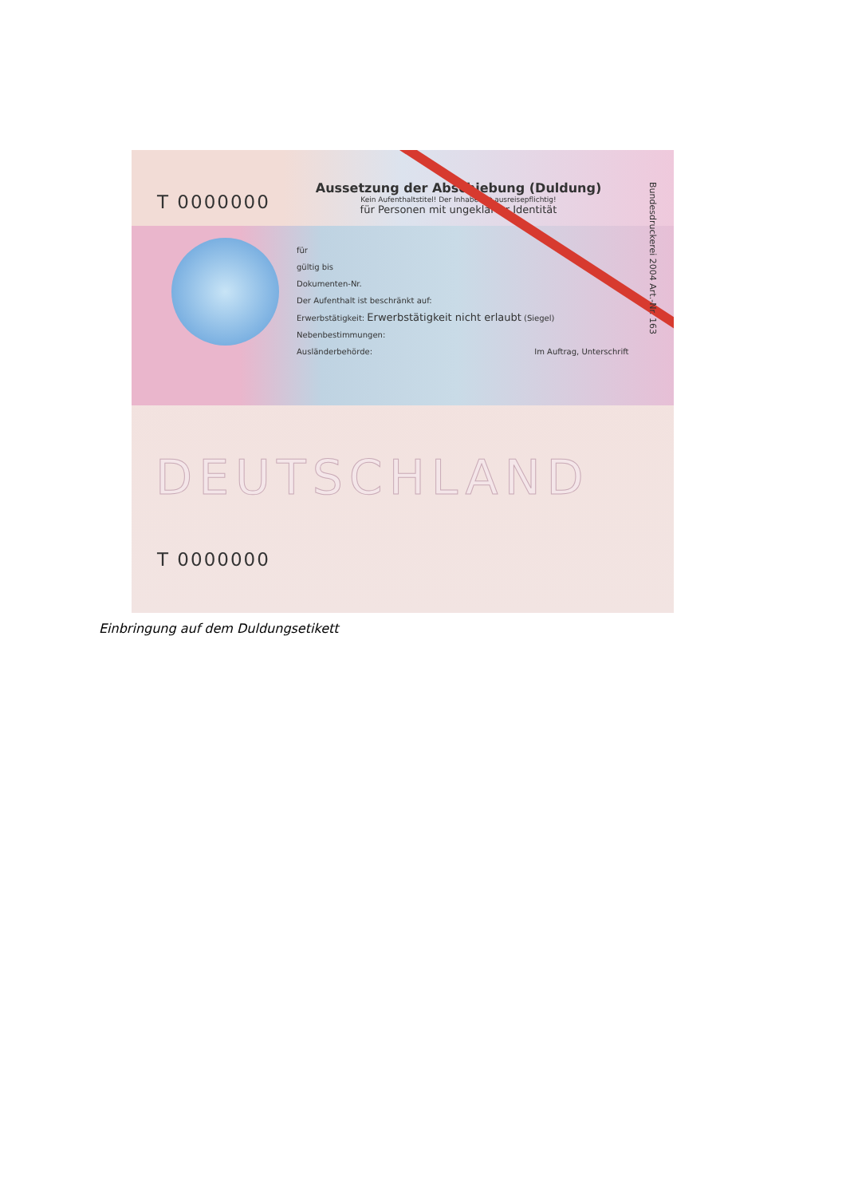T 0000000
Aussetzung der Abschiebung (Duldung)
Kein Aufenthaltstitel! Der Inhaber ist ausreisepflichtig!
für Personen mit ungeklärter Identität
für
gültig bis
Dokumenten-Nr.
Der Aufenthalt ist beschränkt auf:
Erwerbstätigkeit: Erwerbstätigkeit nicht erlaubt (Siegel)
Nebenbestimmungen:
Ausländerbehörde: Im Auftrag, Unterschrift
Bundesdruckerei 2004 Art.-Nr. 163
DEUTSCHLAND
T 0000000
Einbringung auf dem Duldungsetikett